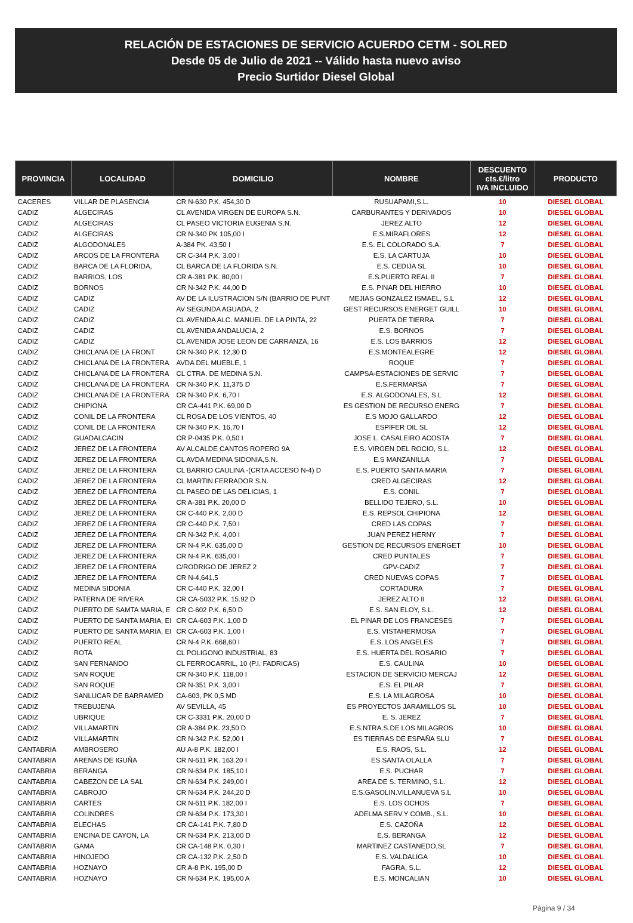RELACIÓN DE ESTACIONES DE SERVICIO ACUERDO CETM - SOLRED
Desde 05 de Julio de 2021 -- Válido hasta nuevo aviso
Precio Surtidor Diesel Global
| PROVINCIA | LOCALIDAD | DOMICILIO | NOMBRE | DESCUENTO cts.€/litro IVA INCLUIDO | PRODUCTO |
| --- | --- | --- | --- | --- | --- |
| CACERES | VILLAR DE PLASENCIA | CR N-630 P.K. 454,30 D | RUSUAPAMI,S.L. | 10 | DIESEL GLOBAL |
| CADIZ | ALGECIRAS | CL AVENIDA VIRGEN DE EUROPA S.N. | CARBURANTES Y DERIVADOS | 10 | DIESEL GLOBAL |
| CADIZ | ALGECIRAS | CL PASEO VICTORIA EUGENIA S.N. | JEREZ ALTO | 12 | DIESEL GLOBAL |
| CADIZ | ALGECIRAS | CR N-340 PK 105,00 I | E.S.MIRAFLORES | 12 | DIESEL GLOBAL |
| CADIZ | ALGODONALES | A-384 PK. 43,50 I | E.S. EL COLORADO S.A. | 7 | DIESEL GLOBAL |
| CADIZ | ARCOS DE LA FRONTERA | CR C-344 P.K. 3.00 I | E.S. LA CARTUJA | 10 | DIESEL GLOBAL |
| CADIZ | BARCA DE LA FLORIDA, | CL BARCA DE LA FLORIDA S.N. | E.S. CEDIJA SL | 10 | DIESEL GLOBAL |
| CADIZ | BARRIOS, LOS | CR A-381 P.K. 80,00 I | E.S.PUERTO REAL II | 7 | DIESEL GLOBAL |
| CADIZ | BORNOS | CR N-342 P.K. 44,00 D | E.S. PINAR DEL HIERRO | 10 | DIESEL GLOBAL |
| CADIZ | CADIZ | AV DE LA ILUSTRACION S/N (BARRIO DE PUNT | MEJIAS GONZALEZ ISMAEL, S.L | 12 | DIESEL GLOBAL |
| CADIZ | CADIZ | AV SEGUNDA AGUADA, 2 | GEST RECURSOS ENERGET GUILL | 10 | DIESEL GLOBAL |
| CADIZ | CADIZ | CL AVENIDA ALC. MANUEL DE LA PINTA, 22 | PUERTA DE TIERRA | 7 | DIESEL GLOBAL |
| CADIZ | CADIZ | CL AVENIDA ANDALUCIA, 2 | E.S. BORNOS | 7 | DIESEL GLOBAL |
| CADIZ | CADIZ | CL AVENIDA JOSE LEON DE CARRANZA, 16 | E.S. LOS BARRIOS | 12 | DIESEL GLOBAL |
| CADIZ | CHICLANA DE LA FRONT | CR N-340 P.K. 12,30 D | E.S.MONTEALEGRE | 12 | DIESEL GLOBAL |
| CADIZ | CHICLANA DE LA FRONTERA | AVDA DEL MUEBLE, 1 | ROQUE | 7 | DIESEL GLOBAL |
| CADIZ | CHICLANA DE LA FRONTERA | CL CTRA. DE MEDINA S.N. | CAMPSA-ESTACIONES DE SERVIC | 7 | DIESEL GLOBAL |
| CADIZ | CHICLANA DE LA FRONTERA | CR N-340 P.K. 11,375 D | E.S.FERMARSA | 7 | DIESEL GLOBAL |
| CADIZ | CHICLANA DE LA FRONTERA | CR N-340 P.K. 6,70 I | E.S. ALGODONALES, S.L | 12 | DIESEL GLOBAL |
| CADIZ | CHIPIONA | CR CA-441 P.K. 69,00 D | ES GESTION DE RECURSO ENERG | 7 | DIESEL GLOBAL |
| CADIZ | CONIL DE LA FRONTERA | CL ROSA DE LOS VIENTOS, 40 | E.S MOJO GALLARDO | 12 | DIESEL GLOBAL |
| CADIZ | CONIL DE LA FRONTERA | CR N-340 P.K. 16,70 I | ESPIFER OIL SL | 12 | DIESEL GLOBAL |
| CADIZ | GUADALCACIN | CR P-0435 P.K. 0,50 I | JOSE L. CASALEIRO ACOSTA | 7 | DIESEL GLOBAL |
| CADIZ | JEREZ DE LA FRONTERA | AV ALCALDE CANTOS ROPERO 9A | E.S. VIRGEN DEL ROCIO, S.L. | 12 | DIESEL GLOBAL |
| CADIZ | JEREZ DE LA FRONTERA | CL AVDA MEDINA SIDONIA,S.N. | E.S MANZANILLA | 7 | DIESEL GLOBAL |
| CADIZ | JEREZ DE LA FRONTERA | CL BARRIO CAULINA -(CRTA ACCESO N-4) D | E.S. PUERTO SANTA MARIA | 7 | DIESEL GLOBAL |
| CADIZ | JEREZ DE LA FRONTERA | CL MARTIN FERRADOR S.N. | CRED ALGECIRAS | 12 | DIESEL GLOBAL |
| CADIZ | JEREZ DE LA FRONTERA | CL PASEO DE LAS DELICIAS, 1 | E.S. CONIL | 7 | DIESEL GLOBAL |
| CADIZ | JEREZ DE LA FRONTERA | CR A-381 P.K. 20,00 D | BELLIDO TEJERO, S.L. | 10 | DIESEL GLOBAL |
| CADIZ | JEREZ DE LA FRONTERA | CR C-440 P.K. 2,00 D | E.S. REPSOL CHIPIONA | 12 | DIESEL GLOBAL |
| CADIZ | JEREZ DE LA FRONTERA | CR C-440 P.K. 7,50 I | CRED LAS COPAS | 7 | DIESEL GLOBAL |
| CADIZ | JEREZ DE LA FRONTERA | CR N-342 P.K. 4,00 I | JUAN PEREZ HERNY | 7 | DIESEL GLOBAL |
| CADIZ | JEREZ DE LA FRONTERA | CR N-4 P.K. 635,00 D | GESTION DE RECURSOS ENERGET | 10 | DIESEL GLOBAL |
| CADIZ | JEREZ DE LA FRONTERA | CR N-4 P.K. 635,00 I | CRED PUNTALES | 7 | DIESEL GLOBAL |
| CADIZ | JEREZ DE LA FRONTERA | C/RODRIGO DE JEREZ 2 | GPV-CADIZ | 7 | DIESEL GLOBAL |
| CADIZ | JEREZ DE LA FRONTERA | CR N-4,641,5 | CRED NUEVAS COPAS | 7 | DIESEL GLOBAL |
| CADIZ | MEDINA SIDONIA | CR C-440 P.K. 32,00 I | CORTADURA | 7 | DIESEL GLOBAL |
| CADIZ | PATERNA DE RIVERA | CR CA-5032 P.K. 15.92 D | JEREZ ALTO II | 12 | DIESEL GLOBAL |
| CADIZ | PUERTO DE SAMTA MARIA, E | CR C-602 P.K. 6,50 D | E.S. SAN ELOY, S.L. | 12 | DIESEL GLOBAL |
| CADIZ | PUERTO DE SANTA MARIA, EI | CR CA-603 P.K. 1,00 D | EL PINAR DE LOS FRANCESES | 7 | DIESEL GLOBAL |
| CADIZ | PUERTO DE SANTA MARIA, EI | CR CA-603 P.K. 1,00 I | E.S. VISTAHERMOSA | 7 | DIESEL GLOBAL |
| CADIZ | PUERTO REAL | CR N-4 P.K. 668,60 I | E.S. LOS ANGELES | 7 | DIESEL GLOBAL |
| CADIZ | ROTA | CL POLIGONO INDUSTRIAL, 83 | E.S. HUERTA DEL ROSARIO | 7 | DIESEL GLOBAL |
| CADIZ | SAN FERNANDO | CL FERROCARRIL, 10 (P.I. FADRICAS) | E.S. CAULINA | 10 | DIESEL GLOBAL |
| CADIZ | SAN ROQUE | CR N-340 P.K. 118,00 I | ESTACION DE SERVICIO MERCAJ | 12 | DIESEL GLOBAL |
| CADIZ | SAN ROQUE | CR N-351 P.K. 3,00 I | E.S. EL PILAR | 7 | DIESEL GLOBAL |
| CADIZ | SANLUCAR DE BARRAMED | CA-603, PK 0,5 MD | E.S. LA MILAGROSA | 10 | DIESEL GLOBAL |
| CADIZ | TREBUJENA | AV SEVILLA, 45 | ES PROYECTOS JARAMILLOS SL | 10 | DIESEL GLOBAL |
| CADIZ | UBRIQUE | CR C-3331 P.K. 20,00 D | E. S. JEREZ | 7 | DIESEL GLOBAL |
| CADIZ | VILLAMARTIN | CR A-384 P.K. 23,50 D | E.S.NTRA.S.DE LOS MILAGROS | 10 | DIESEL GLOBAL |
| CADIZ | VILLAMARTIN | CR N-342 P.K. 52,00 I | ES TIERRAS DE ESPAÑA SLU | 7 | DIESEL GLOBAL |
| CANTABRIA | AMBROSERO | AU A-8 P.K. 182,00 I | E.S. RAOS, S.L. | 12 | DIESEL GLOBAL |
| CANTABRIA | ARENAS DE IGUÑA | CR N-611 P.K. 163.20 I | ES SANTA OLALLA | 7 | DIESEL GLOBAL |
| CANTABRIA | BERANGA | CR N-634 P.K. 185,10 I | E.S. PUCHAR | 7 | DIESEL GLOBAL |
| CANTABRIA | CABEZON DE LA SAL | CR N-634 P.K. 249,00 I | AREA DE S. TERMINO, S.L. | 12 | DIESEL GLOBAL |
| CANTABRIA | CABROJO | CR N-634 P.K. 244,20 D | E.S.GASOLIN.VILLANUEVA S.L | 10 | DIESEL GLOBAL |
| CANTABRIA | CARTES | CR N-611 P.K. 182,00 I | E.S. LOS OCHOS | 7 | DIESEL GLOBAL |
| CANTABRIA | COLINDRES | CR N-634 P.K. 173,30 I | ADELMA SERV.Y COMB., S.L. | 10 | DIESEL GLOBAL |
| CANTABRIA | ELECHAS | CR CA-141 P.K. 7,80 D | E.S. CAZOÑA | 12 | DIESEL GLOBAL |
| CANTABRIA | ENCINA DE CAYON, LA | CR N-634 P.K. 213,00 D | E.S. BERANGA | 12 | DIESEL GLOBAL |
| CANTABRIA | GAMA | CR CA-148 P.K. 0,30 I | MARTINEZ CASTANEDO,SL | 7 | DIESEL GLOBAL |
| CANTABRIA | HINOJEDO | CR CA-132 P.K. 2,50 D | E.S. VALDALIGA | 10 | DIESEL GLOBAL |
| CANTABRIA | HOZNAYO | CR A-8 P.K. 195,00 D | FAGRA, S.L. | 12 | DIESEL GLOBAL |
| CANTABRIA | HOZNAYO | CR N-634 P.K. 195,00 A | E.S. MONCALIAN | 10 | DIESEL GLOBAL |
Página 9 / 34